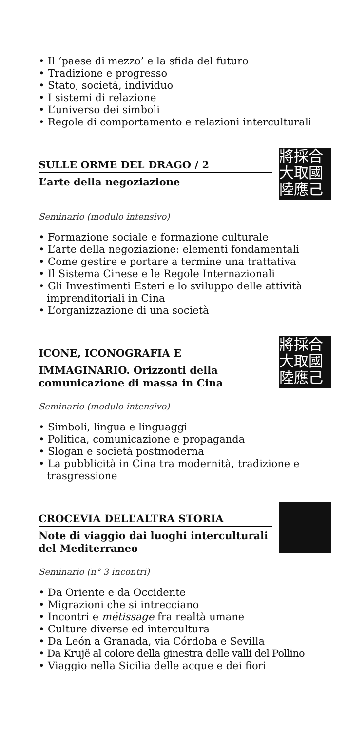• Il ‘paese di mezzo’ e la sfida del futuro
• Tradizione e progresso
• Stato, società, individuo
• I sistemi di relazione
• L’universo dei simboli
• Regole di comportamento e relazioni interculturali
SULLE ORME DEL DRAGO / 2
L’arte della negoziazione
將採合
大取國
陸應己
Seminario (modulo intensivo)
• Formazione sociale e formazione culturale
• L’arte della negoziazione: elementi fondamentali
• Come gestire e portare a termine una trattativa
• Il Sistema Cinese e le Regole Internazionali
• Gli Investimenti Esteri e lo sviluppo delle attività imprenditoriali in Cina
• L’organizzazione di una società
ICONE, ICONOGRAFIA E
IMMAGINARIO. Orizzonti della comunicazione di massa in Cina
將採合
大取國
陸應己
Seminario (modulo intensivo)
• Simboli, lingua e linguaggi
• Politica, comunicazione e propaganda
• Slogan e società postmoderna
• La pubblicità in Cina tra modernità, tradizione e trasgressione
CROCEVIA DELL’ALTRA STORIA
Note di viaggio dai luoghi interculturali del Mediterraneo
Seminario (n° 3 incontri)
• Da Oriente e da Occidente
• Migrazioni che si intrecciano
• Incontri e métissage fra realtà umane
• Culture diverse ed intercultura
• Da León a Granada, via Córdoba e Sevilla
• Da Krujë al colore della ginestra delle valli del Pollino
• Viaggio nella Sicilia delle acque e dei fiori